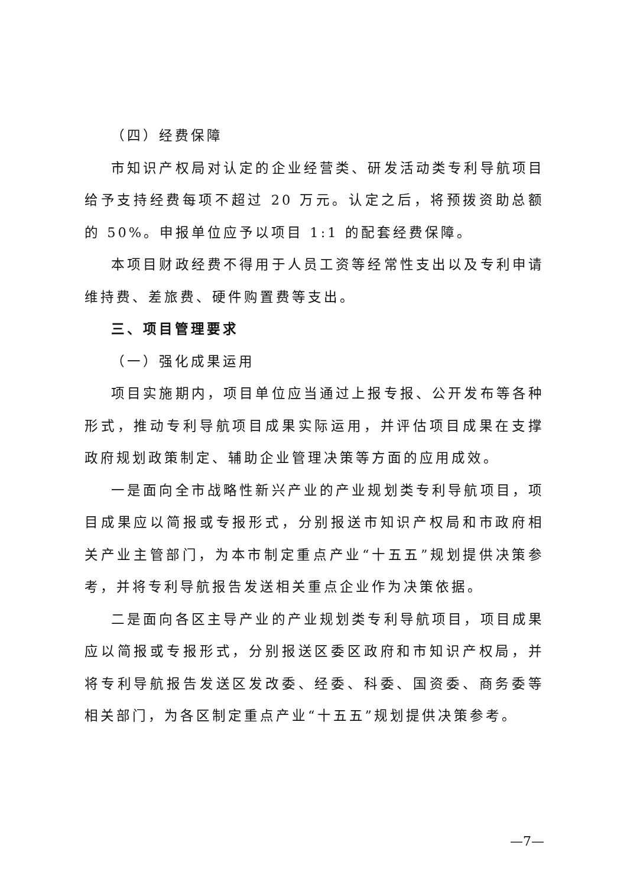（四）经费保障
市知识产权局对认定的企业经营类、研发活动类专利导航项目给予支持经费每项不超过 20 万元。认定之后，将预拨资助总额的 50%。申报单位应予以项目 1:1 的配套经费保障。
本项目财政经费不得用于人员工资等经常性支出以及专利申请维持费、差旅费、硬件购置费等支出。
三、项目管理要求
（一）强化成果运用
项目实施期内，项目单位应当通过上报专报、公开发布等各种形式，推动专利导航项目成果实际运用，并评估项目成果在支撑政府规划政策制定、辅助企业管理决策等方面的应用成效。
一是面向全市战略性新兴产业的产业规划类专利导航项目，项目成果应以简报或专报形式，分别报送市知识产权局和市政府相关产业主管部门，为本市制定重点产业“十五五”规划提供决策参考，并将专利导航报告发送相关重点企业作为决策依据。
二是面向各区主导产业的产业规划类专利导航项目，项目成果应以简报或专报形式，分别报送区委区政府和市知识产权局，并将专利导航报告发送区发改委、经委、科委、国资委、商务委等相关部门，为各区制定重点产业“十五五”规划提供决策参考。
—7—